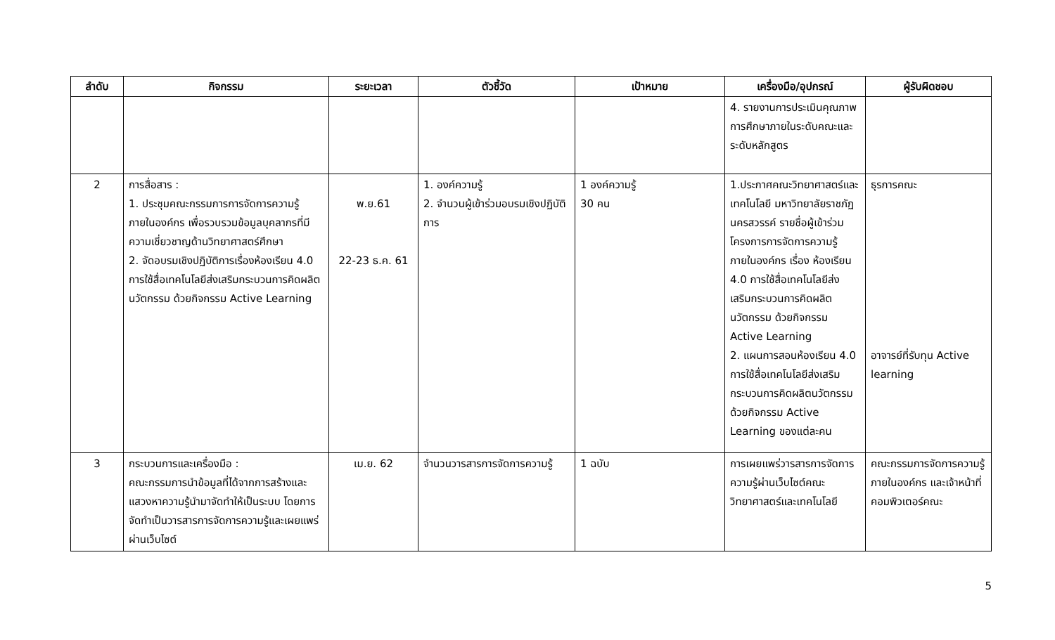| ลำดับ | กิจกรรม | ระยะเวลา | ตัวชี้วัด | เป้าหมาย | เครื่องมือ/อุปกรณ์ | ผู้รับผิดชอบ |
| --- | --- | --- | --- | --- | --- | --- |
| | | | | | 4. รายงานการประเมินคุณภาพการศึกษาภายในระดับคณะและระดับหลักสูตร | |
| 2 | การสื่อสาร : 1. ประชุมคณะกรรมการการจัดการความรู้ภายในองค์กร เพื่อรวบรวมข้อมูลบุคลากรที่มีความเชี่ยวชาญด้านวิทยาศาสตร์ศึกษา 2. จัดอบรมเชิงปฏิบัติการเรื่องห้องเรียน 4.0 การใช้สื่อเทคโนโลยีส่งเสริมกระบวนการคิดผลิตนวัตกรรม ด้วยกิจกรรม Active Learning | พ.ย.61 22-23 ธ.ค. 61 | 1. องค์ความรู้ 2. จำนวนผู้เข้าร่วมอบรมเชิงปฏิบัติการ | 1 องค์ความรู้ 30 คน | 1.ประกาศคณะวิทยาศาสตร์และเทคโนโลยี มหาวิทยาลัยราชภัฏนครสวรรค์ รายชื่อผู้เข้าร่วมโครงการการจัดการความรู้ภายในองค์กร เรื่อง ห้องเรียน 4.0 การใช้สื่อเทคโนโลยีส่งเสริมกระบวนการคิดผลิตนวัตกรรม ด้วยกิจกรรม Active Learning 2. แผนการสอนห้องเรียน 4.0 การใช้สื่อเทคโนโลยีส่งเสริมกระบวนการคิดผลิตนวัตกรรม ด้วยกิจกรรม Active Learning ของแต่ละคน | ธุรการคณะ อาจารย์ที่รับทุน Active learning |
| 3 | กระบวนการและเครื่องมือ : คณะกรรมการนำข้อมูลที่ได้จากการสร้างและแสวงหาความรู้นำมาจัดทำให้เป็นระบบ โดยการจัดทำเป็นวารสารการจัดการความรู้และเผยแพร่ผ่านเว็บไซต์ | เม.ย. 62 | จำนวนวารสารการจัดการความรู้ | 1 ฉบับ | การเผยแพร่วารสารการจัดการความรู้ผ่านเว็บไซต์คณะวิทยาศาสตร์และเทคโนโลยี | คณะกรรมการจัดการความรู้ภายในองค์กร และเจ้าหน้าที่คอมพิวเตอร์คณะ |
5